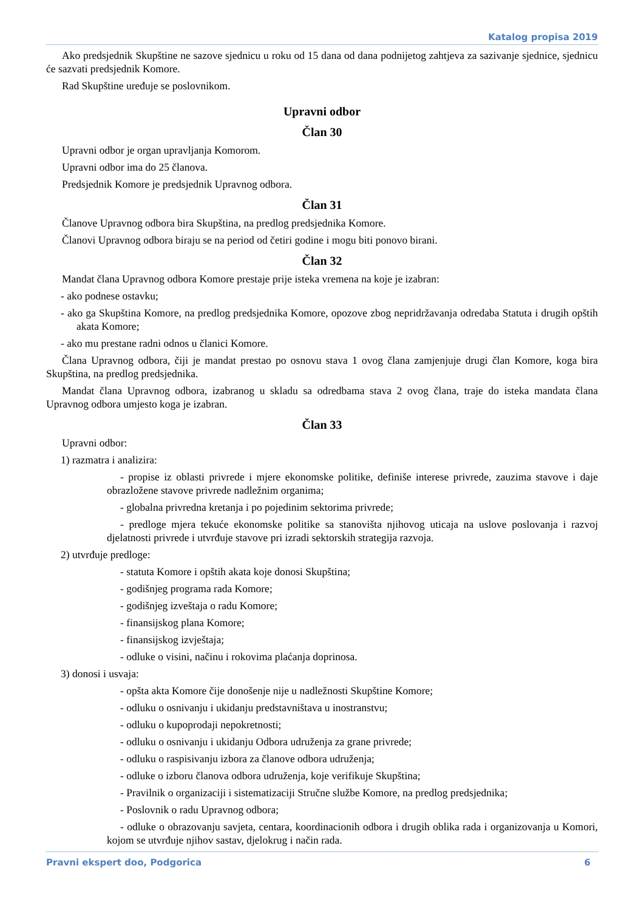Katalog propisa 2019
Ako predsjednik Skupštine ne sazove sjednicu u roku od 15 dana od dana podnijetog zahtjeva za sazivanje sjednice, sjednicu će sazvati predsjednik Komore.
Rad Skupštine uređuje se poslovnikom.
Upravni odbor
Član 30
Upravni odbor je organ upravljanja Komorom.
Upravni odbor ima do 25 članova.
Predsjednik Komore je predsjednik Upravnog odbora.
Član 31
Članove Upravnog odbora bira Skupština, na predlog predsjednika Komore.
Članovi Upravnog odbora biraju se na period od četiri godine i mogu biti ponovo birani.
Član 32
Mandat člana Upravnog odbora Komore prestaje prije isteka vremena na koje je izabran:
- ako podnese ostavku;
- ako ga Skupština Komore, na predlog predsjednika Komore, opozove zbog nepridržavanja odredaba Statuta i drugih opštih akata Komore;
- ako mu prestane radni odnos u članici Komore.
Člana Upravnog odbora, čiji je mandat prestao po osnovu stava 1 ovog člana zamjenjuje drugi član Komore, koga bira Skupština, na predlog predsjednika.
Mandat člana Upravnog odbora, izabranog u skladu sa odredbama stava 2 ovog člana, traje do isteka mandata člana Upravnog odbora umjesto koga je izabran.
Član 33
Upravni odbor:
1) razmatra i analizira:
- propise iz oblasti privrede i mjere ekonomske politike, definiše interese privrede, zauzima stavove i daje obrazložene stavove privrede nadležnim organima;
- globalna privredna kretanja i po pojedinim sektorima privrede;
- predloge mjera tekuće ekonomske politike sa stanovišta njihovog uticaja na uslove poslovanja i razvoj djelatnosti privrede i utvrđuje stavove pri izradi sektorskih strategija razvoja.
2) utvrđuje predloge:
- statuta Komore i opštih akata koje donosi Skupština;
- godišnjeg programa rada Komore;
- godišnjeg izveštaja o radu Komore;
- finansijskog plana Komore;
- finansijskog izvještaja;
- odluke o visini, načinu i rokovima plaćanja doprinosa.
3) donosi i usvaja:
- opšta akta Komore čije donošenje nije u nadležnosti Skupštine Komore;
- odluku o osnivanju i ukidanju predstavništava u inostranstvu;
- odluku o kupoprodaji nepokretnosti;
- odluku o osnivanju i ukidanju Odbora udruženja za grane privrede;
- odluku o raspisivanju izbora za članove odbora udruženja;
- odluke o izboru članova odbora udruženja, koje verifikuje Skupština;
- Pravilnik o organizaciji i sistematizaciji Stručne službe Komore, na predlog predsjednika;
- Poslovnik o radu Upravnog odbora;
- odluke o obrazovanju savjeta, centara, koordinacionih odbora i drugih oblika rada i organizovanja u Komori, kojom se utvrđuje njihov sastav, djelokrug i način rada.
Pravni ekspert doo, Podgorica 6